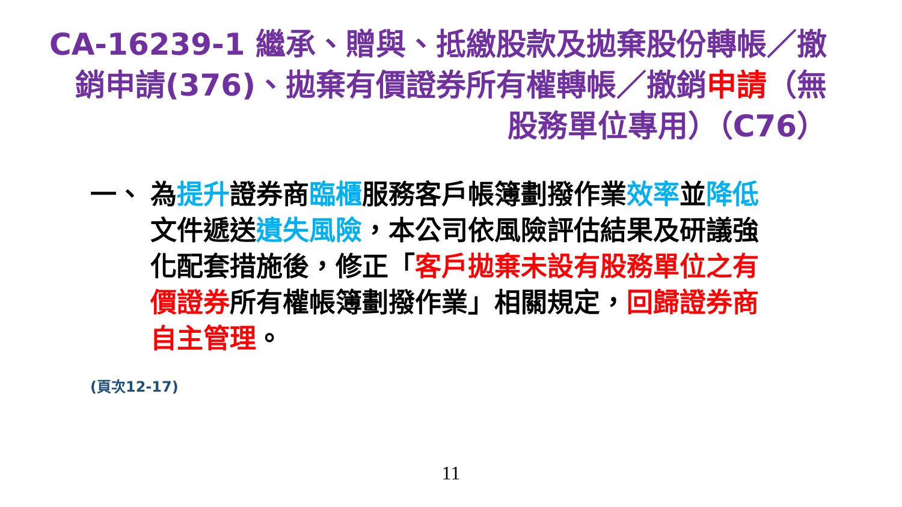CA-16239-1 繼承、贈與、抵繳股款及拋棄股份轉帳／撤銷申請(376)、拋棄有價證券所有權轉帳／撤銷申請（無股務單位專用）（C76）
一、 為提升證券商臨櫃服務客戶帳簿劃撥作業效率並降低文件遞送遺失風險，本公司依風險評估結果及研議強化配套措施後，修正「客戶拋棄未設有股務單位之有價證券所有權帳簿劃撥作業」相關規定，回歸證券商自主管理。
(頁次12-17)
11